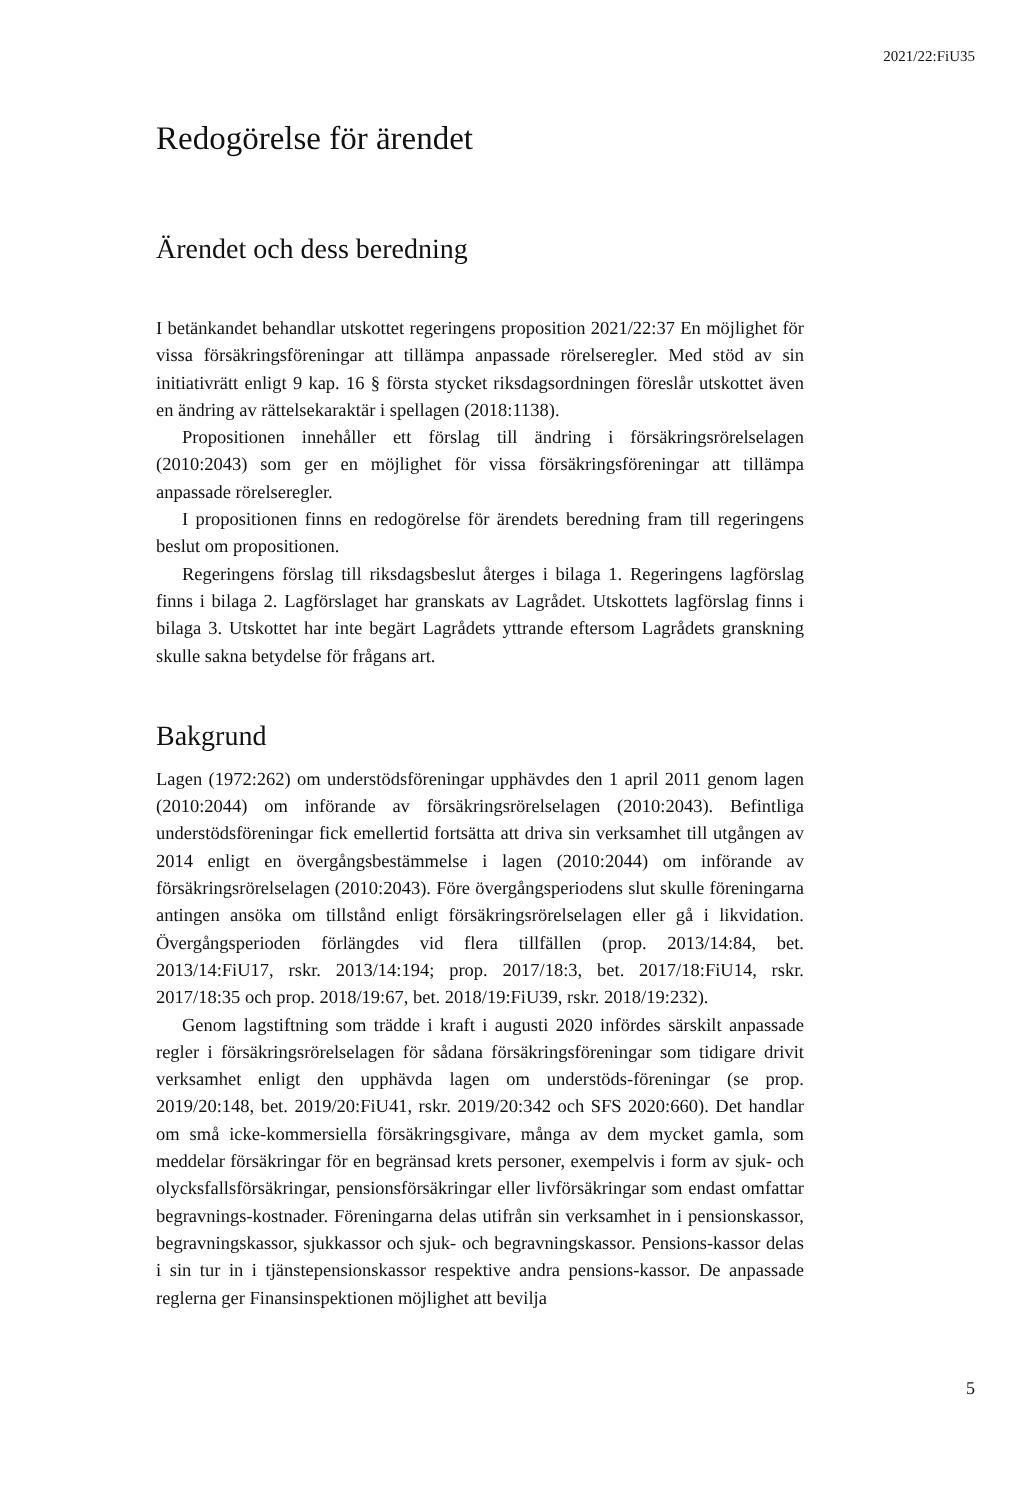2021/22:FiU35
Redogörelse för ärendet
Ärendet och dess beredning
I betänkandet behandlar utskottet regeringens proposition 2021/22:37 En möjlighet för vissa försäkringsföreningar att tillämpa anpassade rörelseregler. Med stöd av sin initiativrätt enligt 9 kap. 16 § första stycket riksdagsordningen föreslår utskottet även en ändring av rättelsekaraktär i spellagen (2018:1138).
Propositionen innehåller ett förslag till ändring i försäkringsrörelselagen (2010:2043) som ger en möjlighet för vissa försäkringsföreningar att tillämpa anpassade rörelseregler.
I propositionen finns en redogörelse för ärendets beredning fram till regeringens beslut om propositionen.
Regeringens förslag till riksdagsbeslut återges i bilaga 1. Regeringens lagförslag finns i bilaga 2. Lagförslaget har granskats av Lagrådet. Utskottets lagförslag finns i bilaga 3. Utskottet har inte begärt Lagrådets yttrande eftersom Lagrådets granskning skulle sakna betydelse för frågans art.
Bakgrund
Lagen (1972:262) om understödsföreningar upphävdes den 1 april 2011 genom lagen (2010:2044) om införande av försäkringsrörelselagen (2010:2043). Befintliga understödsföreningar fick emellertid fortsätta att driva sin verksamhet till utgången av 2014 enligt en övergångsbestämmelse i lagen (2010:2044) om införande av försäkringsrörelselagen (2010:2043). Före övergångsperiodens slut skulle föreningarna antingen ansöka om tillstånd enligt försäkringsrörelselagen eller gå i likvidation. Övergångsperioden förlängdes vid flera tillfällen (prop. 2013/14:84, bet. 2013/14:FiU17, rskr. 2013/14:194; prop. 2017/18:3, bet. 2017/18:FiU14, rskr. 2017/18:35 och prop. 2018/19:67, bet. 2018/19:FiU39, rskr. 2018/19:232).
Genom lagstiftning som trädde i kraft i augusti 2020 infördes särskilt anpassade regler i försäkringsrörelselagen för sådana försäkringsföreningar som tidigare drivit verksamhet enligt den upphävda lagen om understöds-föreningar (se prop. 2019/20:148, bet. 2019/20:FiU41, rskr. 2019/20:342 och SFS 2020:660). Det handlar om små icke-kommersiella försäkringsgivare, många av dem mycket gamla, som meddelar försäkringar för en begränsad krets personer, exempelvis i form av sjuk- och olycksfallsförsäkringar, pensionsförsäkringar eller livförsäkringar som endast omfattar begravnings-kostnader. Föreningarna delas utifrån sin verksamhet in i pensionskassor, begravningskassor, sjukkassor och sjuk- och begravningskassor. Pensions-kassor delas i sin tur in i tjänstepensionskassor respektive andra pensions-kassor. De anpassade reglerna ger Finansinspektionen möjlighet att bevilja
5